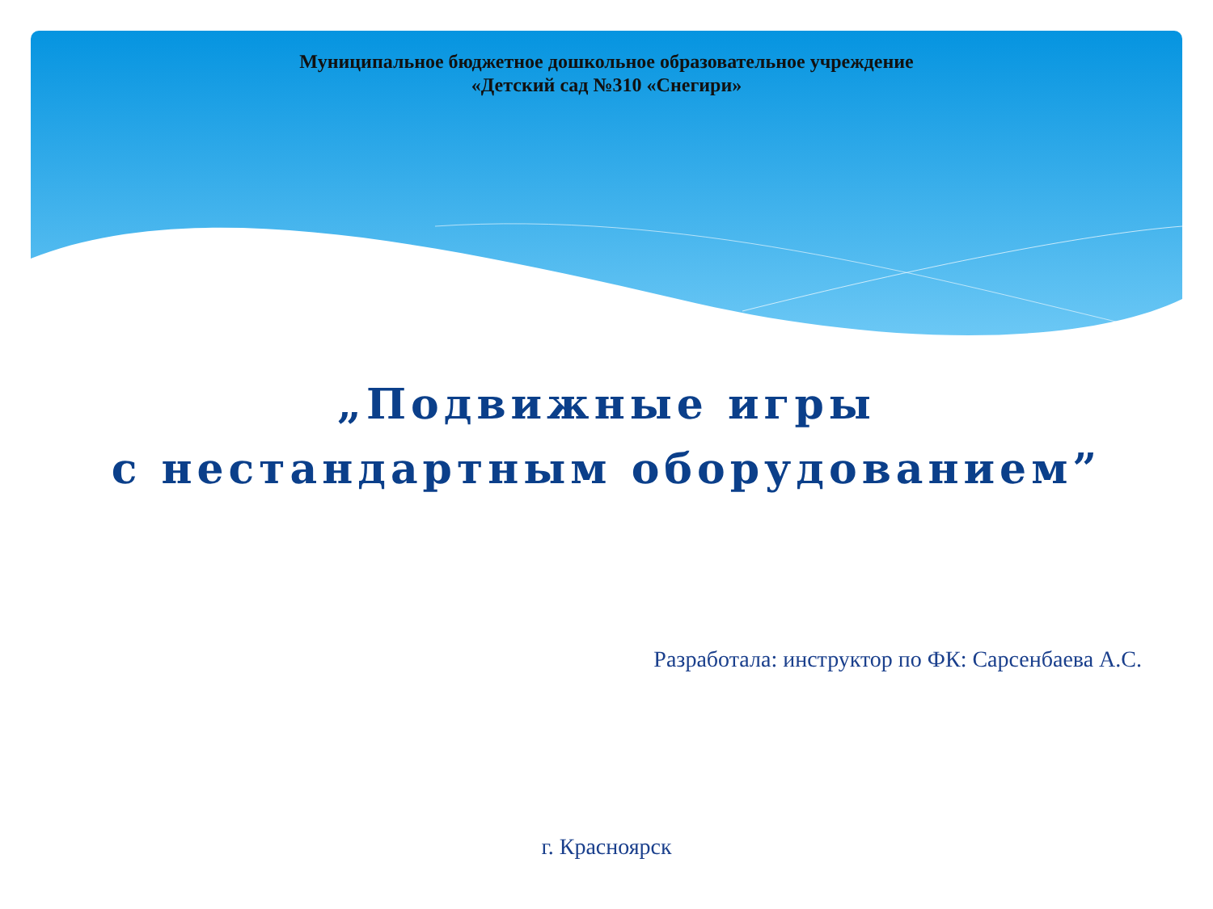Муниципальное бюджетное дошкольное образовательное учреждение
«Детский сад №310 «Снегири»
„Подвижные игры
с нестандартным оборудованием”
Разработала: инструктор по ФК: Сарсенбаева А.С.
г. Красноярск